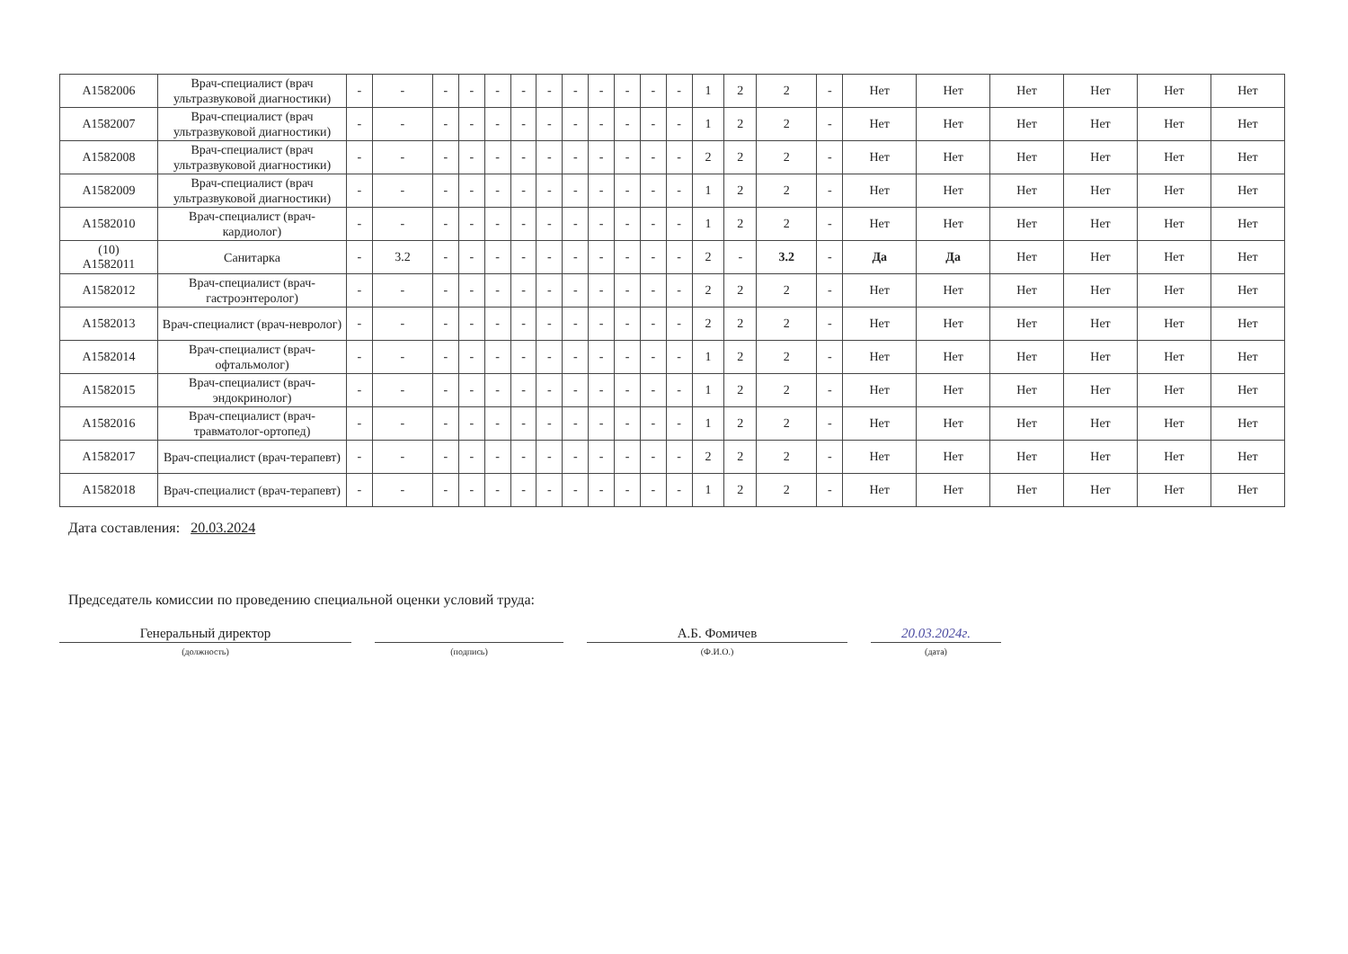| А1582006 | Врач-специалист (врач ультразвуковой диагностики) | - | - | - | - | - | - | - | - | - | - | - | - | 1 | 2 | 2 | - | Нет | Нет | Нет | Нет | Нет | Нет |
| А1582007 | Врач-специалист (врач ультразвуковой диагностики) | - | - | - | - | - | - | - | - | - | - | - | - | 1 | 2 | 2 | - | Нет | Нет | Нет | Нет | Нет | Нет |
| А1582008 | Врач-специалист (врач ультразвуковой диагностики) | - | - | - | - | - | - | - | - | - | - | - | - | 2 | 2 | 2 | - | Нет | Нет | Нет | Нет | Нет | Нет |
| А1582009 | Врач-специалист (врач ультразвуковой диагностики) | - | - | - | - | - | - | - | - | - | - | - | - | 1 | 2 | 2 | - | Нет | Нет | Нет | Нет | Нет | Нет |
| А1582010 | Врач-специалист (врач-кардиолог) | - | - | - | - | - | - | - | - | - | - | - | - | 1 | 2 | 2 | - | Нет | Нет | Нет | Нет | Нет | Нет |
| (10) А1582011 | Санитарка | - | 3.2 | - | - | - | - | - | - | - | - | - | - | 2 | - | 3.2 | - | Да | Да | Нет | Нет | Нет | Нет |
| А1582012 | Врач-специалист (врач-гастроэнтеролог) | - | - | - | - | - | - | - | - | - | - | - | - | 2 | 2 | 2 | - | Нет | Нет | Нет | Нет | Нет | Нет |
| А1582013 | Врач-специалист (врач-невролог) | - | - | - | - | - | - | - | - | - | - | - | - | 2 | 2 | 2 | - | Нет | Нет | Нет | Нет | Нет | Нет |
| А1582014 | Врач-специалист (врач-офтальмолог) | - | - | - | - | - | - | - | - | - | - | - | - | 1 | 2 | 2 | - | Нет | Нет | Нет | Нет | Нет | Нет |
| А1582015 | Врач-специалист (врач-эндокринолог) | - | - | - | - | - | - | - | - | - | - | - | - | 1 | 2 | 2 | - | Нет | Нет | Нет | Нет | Нет | Нет |
| А1582016 | Врач-специалист (врач-травматолог-ортопед) | - | - | - | - | - | - | - | - | - | - | - | - | 1 | 2 | 2 | - | Нет | Нет | Нет | Нет | Нет | Нет |
| А1582017 | Врач-специалист (врач-терапевт) | - | - | - | - | - | - | - | - | - | - | - | - | 2 | 2 | 2 | - | Нет | Нет | Нет | Нет | Нет | Нет |
| А1582018 | Врач-специалист (врач-терапевт) | - | - | - | - | - | - | - | - | - | - | - | - | 1 | 2 | 2 | - | Нет | Нет | Нет | Нет | Нет | Нет |
Дата составления: 20.03.2024
Председатель комиссии по проведению специальной оценки условий труда:
Генеральный директор
(должность)
(подпись)
А.Б. Фомичев
(Ф.И.О.)
20.03.2024г.
(дата)